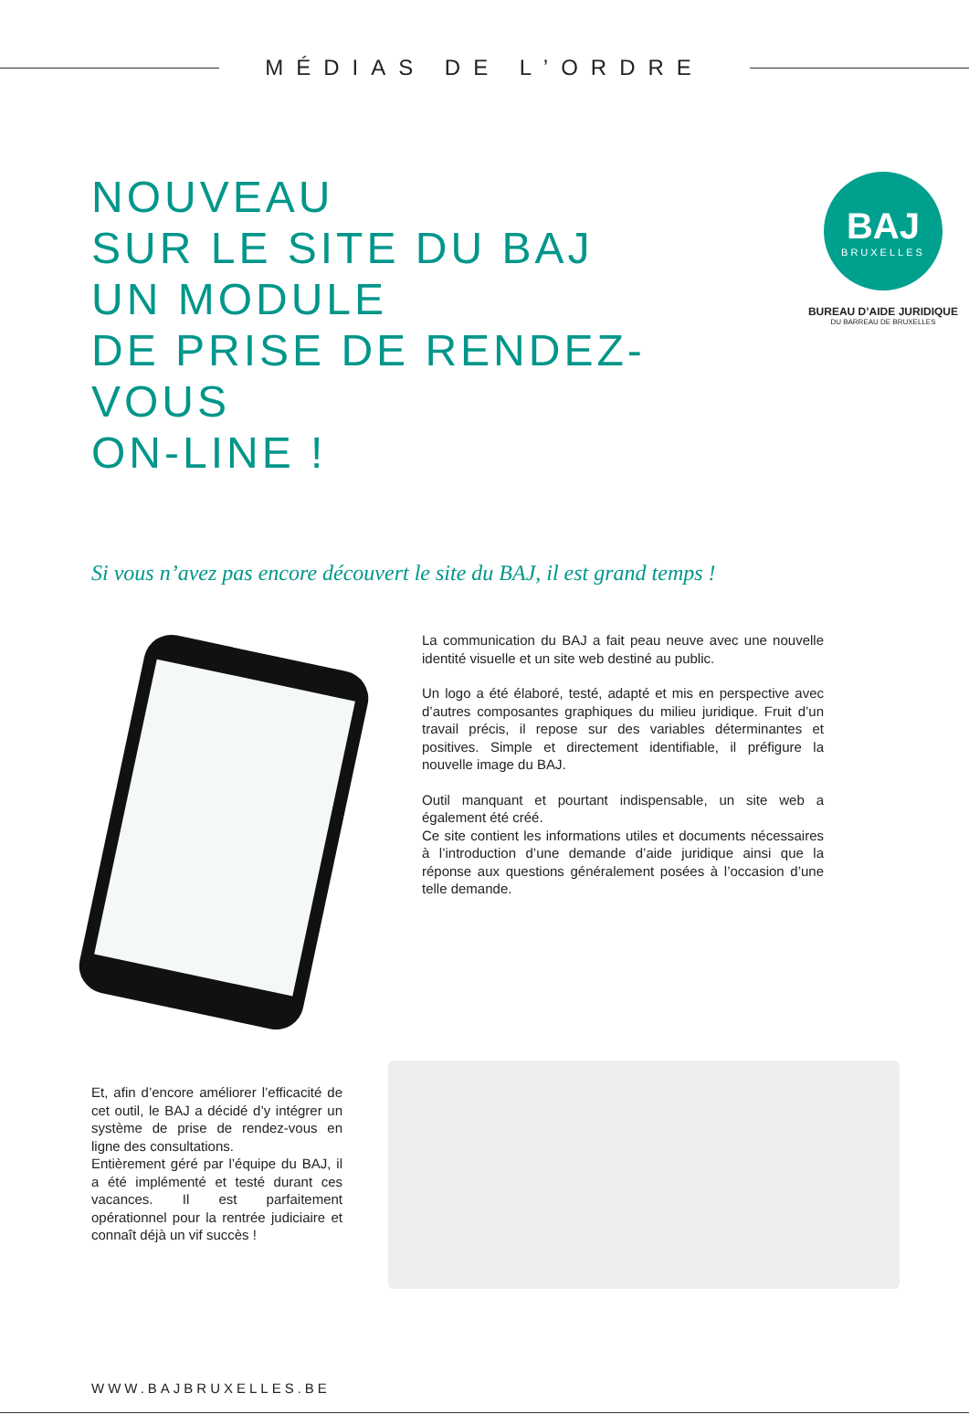MÉDIAS DE L’ORDRE
NOUVEAU
SUR LE SITE DU BAJ
UN MODULE
DE PRISE DE RENDEZ-VOUS
ON-LINE !
BAJ
BRUXELLES
BUREAU D’AIDE JURIDIQUE
DU BARREAU DE BRUXELLES
Si vous n’avez pas encore découvert le site du BAJ, il est grand temps !
La communication du BAJ a fait peau neuve avec une nouvelle identité visuelle et un site web destiné au public.
Un logo a été élaboré, testé, adapté et mis en perspective avec d’autres composantes graphiques du milieu juridique. Fruit d’un travail précis, il repose sur des variables déterminantes et positives. Simple et directement identifiable, il préfigure la nouvelle image du BAJ.
Outil manquant et pourtant indispensable, un site web a également été créé.
Ce site contient les informations utiles et documents nécessaires à l’introduction d’une demande d’aide juridique ainsi que la réponse aux questions généralement posées à l’occasion d’une telle demande.
Et, afin d’encore améliorer l’efficacité de cet outil, le BAJ a décidé d’y intégrer un système de prise de rendez-vous en ligne des consultations.
Entièrement géré par l’équipe du BAJ, il a été implémenté et testé durant ces vacances. Il est parfaitement opérationnel pour la rentrée judiciaire et connaît déjà un vif succès !
WWW.BAJBRUXELLES.BE